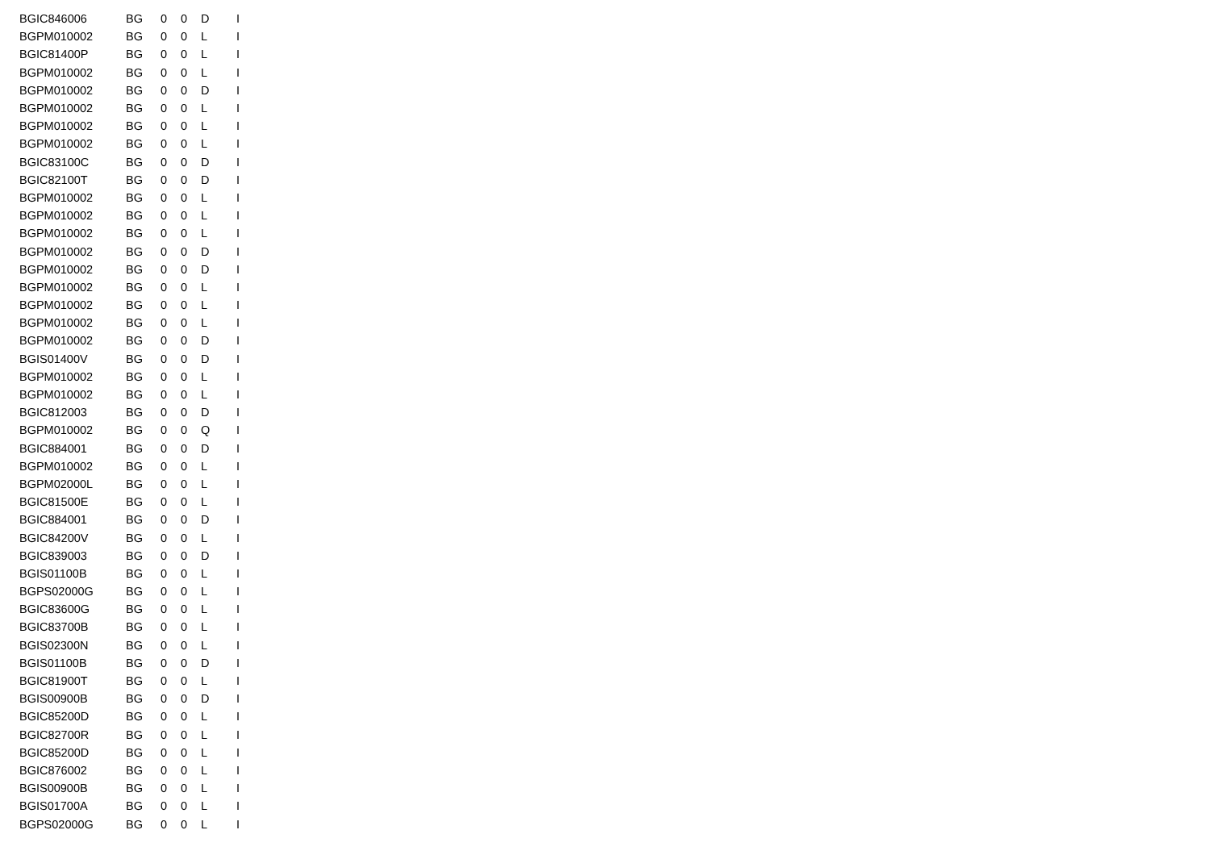| BGIC846006 | BG | 0 | 0 | D | I |
| BGPM010002 | BG | 0 | 0 | L | I |
| BGIC81400P | BG | 0 | 0 | L | I |
| BGPM010002 | BG | 0 | 0 | L | I |
| BGPM010002 | BG | 0 | 0 | D | I |
| BGPM010002 | BG | 0 | 0 | L | I |
| BGPM010002 | BG | 0 | 0 | L | I |
| BGPM010002 | BG | 0 | 0 | L | I |
| BGIC83100C | BG | 0 | 0 | D | I |
| BGIC82100T | BG | 0 | 0 | D | I |
| BGPM010002 | BG | 0 | 0 | L | I |
| BGPM010002 | BG | 0 | 0 | L | I |
| BGPM010002 | BG | 0 | 0 | L | I |
| BGPM010002 | BG | 0 | 0 | D | I |
| BGPM010002 | BG | 0 | 0 | D | I |
| BGPM010002 | BG | 0 | 0 | L | I |
| BGPM010002 | BG | 0 | 0 | L | I |
| BGPM010002 | BG | 0 | 0 | L | I |
| BGPM010002 | BG | 0 | 0 | D | I |
| BGIS01400V | BG | 0 | 0 | D | I |
| BGPM010002 | BG | 0 | 0 | L | I |
| BGPM010002 | BG | 0 | 0 | L | I |
| BGIC812003 | BG | 0 | 0 | D | I |
| BGPM010002 | BG | 0 | 0 | Q | I |
| BGIC884001 | BG | 0 | 0 | D | I |
| BGPM010002 | BG | 0 | 0 | L | I |
| BGPM02000L | BG | 0 | 0 | L | I |
| BGIC81500E | BG | 0 | 0 | L | I |
| BGIC884001 | BG | 0 | 0 | D | I |
| BGIC84200V | BG | 0 | 0 | L | I |
| BGIC839003 | BG | 0 | 0 | D | I |
| BGIS01100B | BG | 0 | 0 | L | I |
| BGPS02000G | BG | 0 | 0 | L | I |
| BGIC83600G | BG | 0 | 0 | L | I |
| BGIC83700B | BG | 0 | 0 | L | I |
| BGIS02300N | BG | 0 | 0 | L | I |
| BGIS01100B | BG | 0 | 0 | D | I |
| BGIC81900T | BG | 0 | 0 | L | I |
| BGIS00900B | BG | 0 | 0 | D | I |
| BGIC85200D | BG | 0 | 0 | L | I |
| BGIC82700R | BG | 0 | 0 | L | I |
| BGIC85200D | BG | 0 | 0 | L | I |
| BGIC876002 | BG | 0 | 0 | L | I |
| BGIS00900B | BG | 0 | 0 | L | I |
| BGIS01700A | BG | 0 | 0 | L | I |
| BGPS02000G | BG | 0 | 0 | L | I |